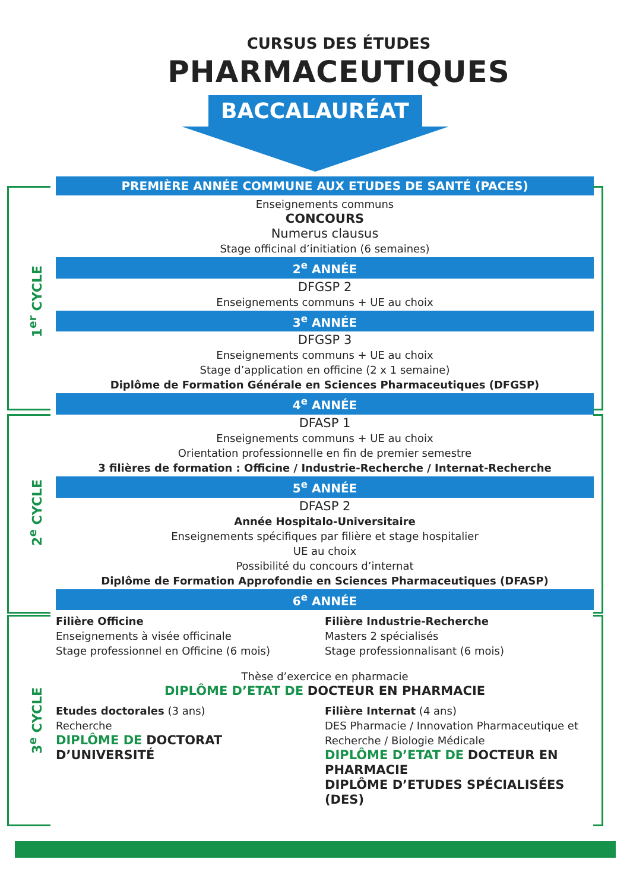CURSUS DES ÉTUDES
PHARMACEUTIQUES
BACCALAURÉAT
1<sup>er</sup> CYCLE
2<sup>e</sup> CYCLE
3<sup>e</sup> CYCLE
PREMIÈRE ANNÉE COMMUNE AUX ETUDES DE SANTÉ (PACES)
Enseignements communs
CONCOURS
Numerus clausus
Stage officinal d’initiation (6 semaines)
2<sup>e</sup> ANNÉE
DFGSP 2
Enseignements communs + UE au choix
3<sup>e</sup> ANNÉE
DFGSP 3
Enseignements communs + UE au choix
Stage d’application en officine (2 x 1 semaine)
Diplôme de Formation Générale en Sciences Pharmaceutiques (DFGSP)
4<sup>e</sup> ANNÉE
DFASP 1
Enseignements communs + UE au choix
Orientation professionnelle en fin de premier semestre
3 filières de formation : Officine / Industrie-Recherche / Internat-Recherche
5<sup>e</sup> ANNÉE
DFASP 2
Année Hospitalo-Universitaire
Enseignements spécifiques par filière et stage hospitalier
UE au choix
Possibilité du concours d’internat
Diplôme de Formation Approfondie en Sciences Pharmaceutiques (DFASP)
6<sup>e</sup> ANNÉE
Filière Officine
Enseignements à visée officinale
Stage professionnel en Officine (6 mois)
Filière Industrie-Recherche
Masters 2 spécialisés
Stage professionnalisant (6 mois)
Thèse d’exercice en pharmacie
DIPLÔME D’ETAT DE DOCTEUR EN PHARMACIE
Etudes doctorales (3 ans)
Recherche
DIPLÔME DE DOCTORAT D’UNIVERSITÉ
Filière Internat (4 ans)
DES Pharmacie / Innovation Pharmaceutique et Recherche / Biologie Médicale
DIPLÔME D’ETAT DE DOCTEUR EN PHARMACIE
DIPLÔME D’ETUDES SPÉCIALISÉES (DES)